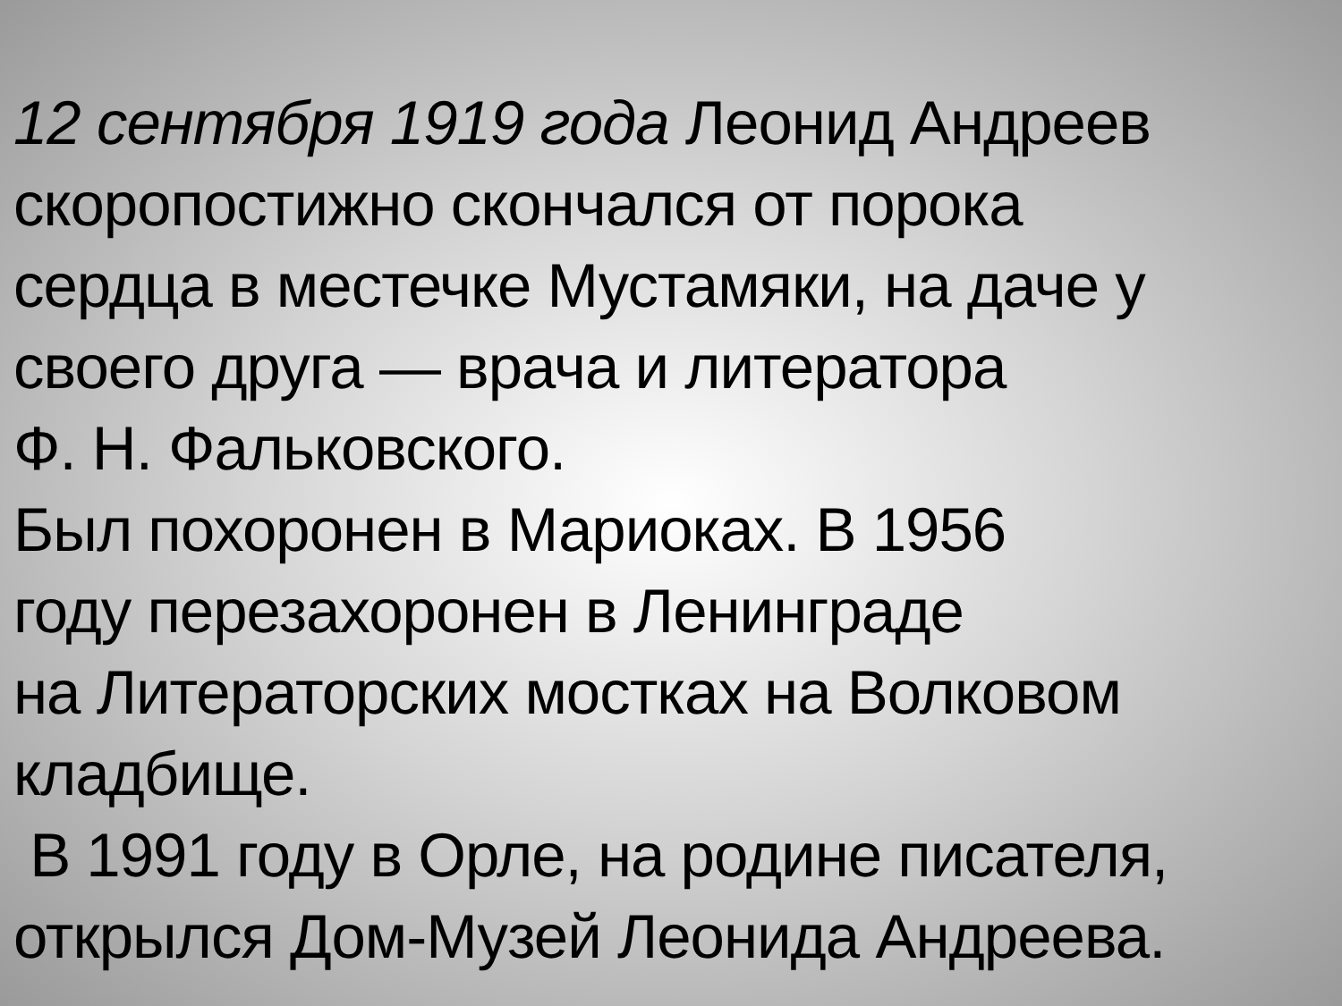12 сентября 1919 года Леонид Андреев
скоропостижно скончался от порока
сердца в местечке Мустамяки, на даче у
своего друга — врача и литератора
Ф. Н. Фальковского.
Был похоронен в Мариоках. В 1956
году перезахоронен в Ленинграде
на Литераторских мостках на Волковом
кладбище.
В 1991 году в Орле, на родине писателя,
открылся Дом-Музей Леонида Андреева.